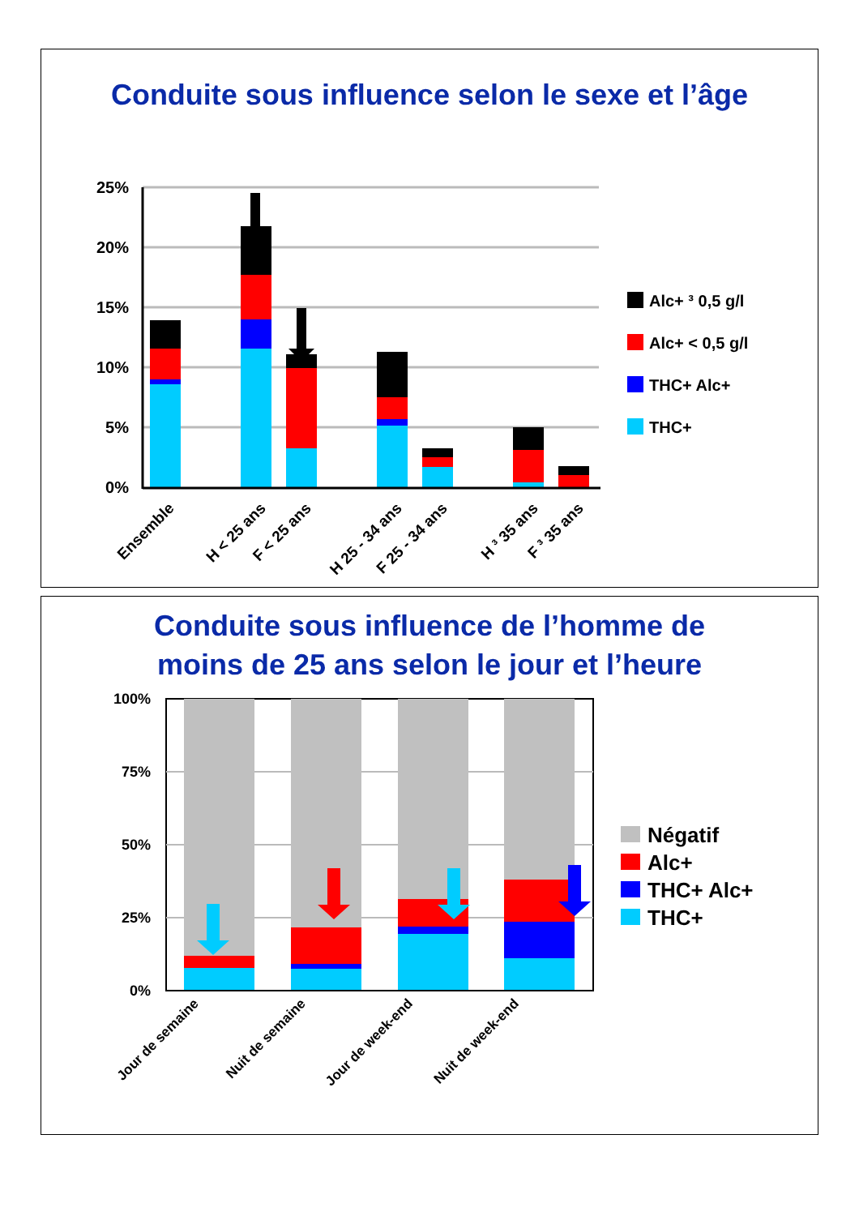Conduite sous influence selon le sexe et l’âge
25%
20%
15%
10%
5%
0%
Alc+ ³ 0,5 g/l
Alc+ < 0,5 g/l
THC+ Alc+
THC+
Ensemble
H < 25 ans
F < 25 ans
H 25 - 34 ans
F 25 - 34 ans
H ³ 35 ans
F ³ 35 ans
Conduite sous influence de l’homme de
moins de 25 ans selon le jour et l’heure
100%
75%
50%
25%
0%
Négatif
Alc+
THC+ Alc+
THC+
Jour de semaine
Nuit de semaine
Jour de week-end
Nuit de week-end